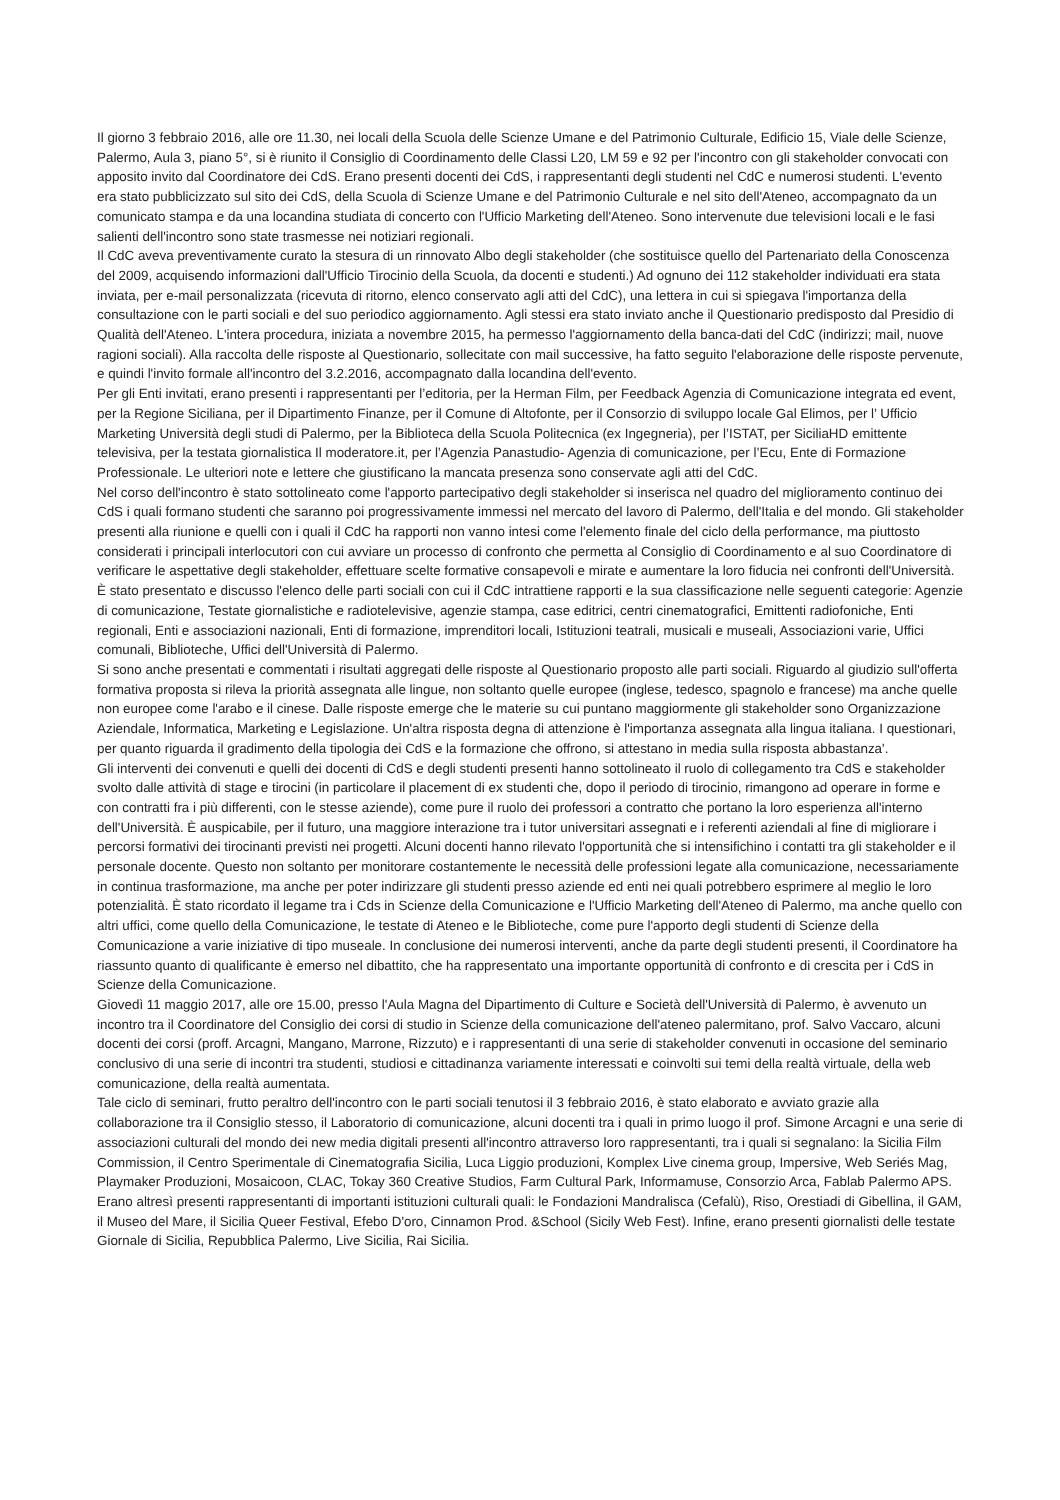Il giorno 3 febbraio 2016, alle ore 11.30, nei locali della Scuola delle Scienze Umane e del Patrimonio Culturale, Edificio 15, Viale delle Scienze, Palermo, Aula 3, piano 5°, si è riunito il Consiglio di Coordinamento delle Classi L20, LM 59 e 92 per l'incontro con gli stakeholder convocati con apposito invito dal Coordinatore dei CdS. Erano presenti docenti dei CdS, i rappresentanti degli studenti nel CdC e numerosi studenti. L'evento era stato pubblicizzato sul sito dei CdS, della Scuola di Scienze Umane e del Patrimonio Culturale e nel sito dell'Ateneo, accompagnato da un comunicato stampa e da una locandina studiata di concerto con l'Ufficio Marketing dell'Ateneo. Sono intervenute due televisioni locali e le fasi salienti dell'incontro sono state trasmesse nei notiziari regionali.
Il CdC aveva preventivamente curato la stesura di un rinnovato Albo degli stakeholder (che sostituisce quello del Partenariato della Conoscenza del 2009, acquisendo informazioni dall'Ufficio Tirocinio della Scuola, da docenti e studenti.) Ad ognuno dei 112 stakeholder individuati era stata inviata, per e-mail personalizzata (ricevuta di ritorno, elenco conservato agli atti del CdC), una lettera in cui si spiegava l'importanza della consultazione con le parti sociali e del suo periodico aggiornamento. Agli stessi era stato inviato anche il Questionario predisposto dal Presidio di Qualità dell'Ateneo. L'intera procedura, iniziata a novembre 2015, ha permesso l'aggiornamento della banca-dati del CdC (indirizzi; mail, nuove ragioni sociali). Alla raccolta delle risposte al Questionario, sollecitate con mail successive, ha fatto seguito l'elaborazione delle risposte pervenute, e quindi l'invito formale all'incontro del 3.2.2016, accompagnato dalla locandina dell'evento.
Per gli Enti invitati, erano presenti i rappresentanti per l’editoria, per la Herman Film, per Feedback Agenzia di Comunicazione integrata ed event, per la Regione Siciliana, per il Dipartimento Finanze, per il Comune di Altofonte, per il Consorzio di sviluppo locale Gal Elimos, per l’ Ufficio Marketing Università degli studi di Palermo, per la Biblioteca della Scuola Politecnica (ex Ingegneria), per l’ISTAT, per SiciliaHD emittente televisiva, per la testata giornalistica Il moderatore.it, per l’Agenzia Panastudio- Agenzia di comunicazione, per l’Ecu, Ente di Formazione Professionale. Le ulteriori note e lettere che giustificano la mancata presenza sono conservate agli atti del CdC.
Nel corso dell'incontro è stato sottolineato come l'apporto partecipativo degli stakeholder si inserisca nel quadro del miglioramento continuo dei CdS i quali formano studenti che saranno poi progressivamente immessi nel mercato del lavoro di Palermo, dell'Italia e del mondo. Gli stakeholder presenti alla riunione e quelli con i quali il CdC ha rapporti non vanno intesi come l'elemento finale del ciclo della performance, ma piuttosto considerati i principali interlocutori con cui avviare un processo di confronto che permetta al Consiglio di Coordinamento e al suo Coordinatore di verificare le aspettative degli stakeholder, effettuare scelte formative consapevoli e mirate e aumentare la loro fiducia nei confronti dell'Università. È stato presentato e discusso l'elenco delle parti sociali con cui il CdC intrattiene rapporti e la sua classificazione nelle seguenti categorie: Agenzie di comunicazione, Testate giornalistiche e radiotelevisive, agenzie stampa, case editrici, centri cinematografici, Emittenti radiofoniche, Enti regionali, Enti e associazioni nazionali, Enti di formazione, imprenditori locali, Istituzioni teatrali, musicali e museali, Associazioni varie, Uffici comunali, Biblioteche, Uffici dell'Università di Palermo.
Si sono anche presentati e commentati i risultati aggregati delle risposte al Questionario proposto alle parti sociali. Riguardo al giudizio sull'offerta formativa proposta si rileva la priorità assegnata alle lingue, non soltanto quelle europee (inglese, tedesco, spagnolo e francese) ma anche quelle non europee come l'arabo e il cinese. Dalle risposte emerge che le materie su cui puntano maggiormente gli stakeholder sono Organizzazione Aziendale, Informatica, Marketing e Legislazione. Un'altra risposta degna di attenzione è l'importanza assegnata alla lingua italiana. I questionari, per quanto riguarda il gradimento della tipologia dei CdS e la formazione che offrono, si attestano in media sulla risposta abbastanza'.
Gli interventi dei convenuti e quelli dei docenti di CdS e degli studenti presenti hanno sottolineato il ruolo di collegamento tra CdS e stakeholder svolto dalle attività di stage e tirocini (in particolare il placement di ex studenti che, dopo il periodo di tirocinio, rimangono ad operare in forme e con contratti fra i più differenti, con le stesse aziende), come pure il ruolo dei professori a contratto che portano la loro esperienza all'interno dell'Università. È auspicabile, per il futuro, una maggiore interazione tra i tutor universitari assegnati e i referenti aziendali al fine di migliorare i percorsi formativi dei tirocinanti previsti nei progetti. Alcuni docenti hanno rilevato l'opportunità che si intensifichino i contatti tra gli stakeholder e il personale docente. Questo non soltanto per monitorare costantemente le necessità delle professioni legate alla comunicazione, necessariamente in continua trasformazione, ma anche per poter indirizzare gli studenti presso aziende ed enti nei quali potrebbero esprimere al meglio le loro potenzialità. È stato ricordato il legame tra i Cds in Scienze della Comunicazione e l'Ufficio Marketing dell'Ateneo di Palermo, ma anche quello con altri uffici, come quello della Comunicazione, le testate di Ateneo e le Biblioteche, come pure l'apporto degli studenti di Scienze della Comunicazione a varie iniziative di tipo museale. In conclusione dei numerosi interventi, anche da parte degli studenti presenti, il Coordinatore ha riassunto quanto di qualificante è emerso nel dibattito, che ha rappresentato una importante opportunità di confronto e di crescita per i CdS in Scienze della Comunicazione.
Giovedì 11 maggio 2017, alle ore 15.00, presso l'Aula Magna del Dipartimento di Culture e Società dell'Università di Palermo, è avvenuto un incontro tra il Coordinatore del Consiglio dei corsi di studio in Scienze della comunicazione dell'ateneo palermitano, prof. Salvo Vaccaro, alcuni docenti dei corsi (proff. Arcagni, Mangano, Marrone, Rizzuto) e i rappresentanti di una serie di stakeholder convenuti in occasione del seminario conclusivo di una serie di incontri tra studenti, studiosi e cittadinanza variamente interessati e coinvolti sui temi della realtà virtuale, della web comunicazione, della realtà aumentata.
Tale ciclo di seminari, frutto peraltro dell'incontro con le parti sociali tenutosi il 3 febbraio 2016, è stato elaborato e avviato grazie alla collaborazione tra il Consiglio stesso, il Laboratorio di comunicazione, alcuni docenti tra i quali in primo luogo il prof. Simone Arcagni e una serie di associazioni culturali del mondo dei new media digitali presenti all'incontro attraverso loro rappresentanti, tra i quali si segnalano: la Sicilia Film Commission, il Centro Sperimentale di Cinematografia Sicilia, Luca Liggio produzioni, Komplex Live cinema group, Impersive, Web Seriés Mag, Playmaker Produzioni, Mosaicoon, CLAC, Tokay 360 Creative Studios, Farm Cultural Park, Informamuse, Consorzio Arca, Fablab Palermo APS. Erano altresì presenti rappresentanti di importanti istituzioni culturali quali: le Fondazioni Mandralisca (Cefalù), Riso, Orestiadi di Gibellina, il GAM, il Museo del Mare, il Sicilia Queer Festival, Efebo D'oro, Cinnamon Prod. &School (Sicily Web Fest). Infine, erano presenti giornalisti delle testate Giornale di Sicilia, Repubblica Palermo, Live Sicilia, Rai Sicilia.